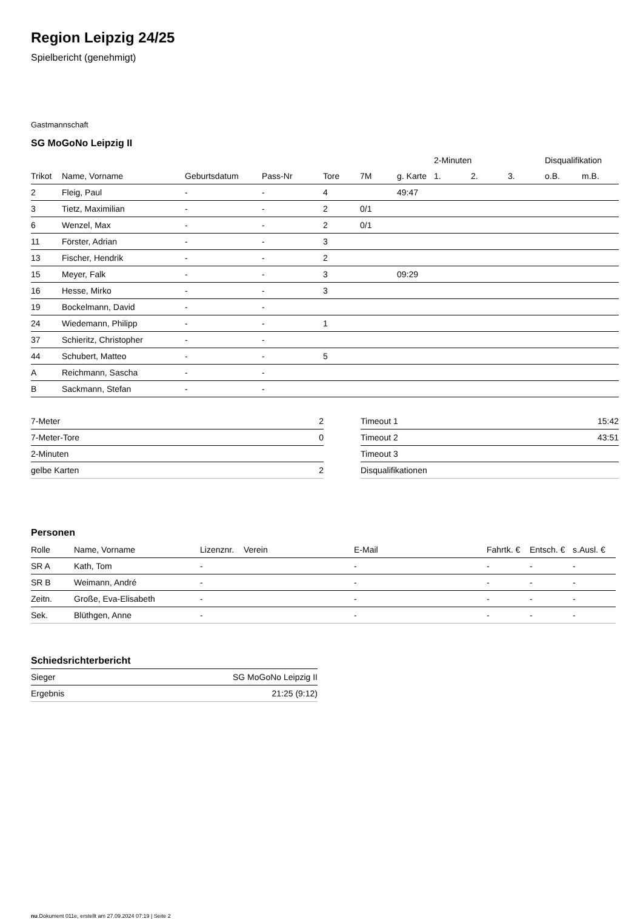Region Leipzig 24/25
Spielbericht (genehmigt)
Gastmannschaft
SG MoGoNo Leipzig II
| | | | | | | | 2-Minuten | | | Disqualifikation | |
| --- | --- | --- | --- | --- | --- | --- | --- | --- | --- | --- | --- |
| Trikot | Name, Vorname | Geburtsdatum | Pass-Nr | Tore | 7M | g. Karte | 1. | 2. | 3. | o.B. | m.B. |
| 2 | Fleig, Paul | - | - | 4 | | 49:47 | | | | | |
| 3 | Tietz, Maximilian | - | - | 2 | 0/1 | | | | | | |
| 6 | Wenzel, Max | - | - | 2 | 0/1 | | | | | | |
| 11 | Förster, Adrian | - | - | 3 | | | | | | | |
| 13 | Fischer, Hendrik | - | - | 2 | | | | | | | |
| 15 | Meyer, Falk | - | - | 3 | | 09:29 | | | | | |
| 16 | Hesse, Mirko | - | - | 3 | | | | | | | |
| 19 | Bockelmann, David | - | - | | | | | | | | |
| 24 | Wiedemann, Philipp | - | - | 1 | | | | | | | |
| 37 | Schieritz, Christopher | - | - | | | | | | | | |
| 44 | Schubert, Matteo | - | - | 5 | | | | | | | |
| A | Reichmann, Sascha | - | - | | | | | | | | |
| B | Sackmann, Stefan | - | - | | | | | | | | |
| 7-Meter | 2 |
| 7-Meter-Tore | 0 |
| 2-Minuten | |
| gelbe Karten | 2 |
| Timeout 1 | 15:42 |
| Timeout 2 | 43:51 |
| Timeout 3 | |
| Disqualifikationen | |
Personen
| Rolle | Name, Vorname | Lizenznr. | Verein | E-Mail | Fahrtk. € | Entsch. € | s.Ausl. € |
| --- | --- | --- | --- | --- | --- | --- | --- |
| SR A | Kath, Tom | - | | - | - | - | - |
| SR B | Weimann, André | - | | - | - | - | - |
| Zeitn. | Große, Eva-Elisabeth | - | | - | - | - | - |
| Sek. | Blüthgen, Anne | - | | - | - | - | - |
Schiedsrichterbericht
| Sieger | SG MoGoNo Leipzig II |
| Ergebnis | 21:25 (9:12) |
nu.Dokument 011e, erstellt am 27.09.2024 07:19 | Seite 2